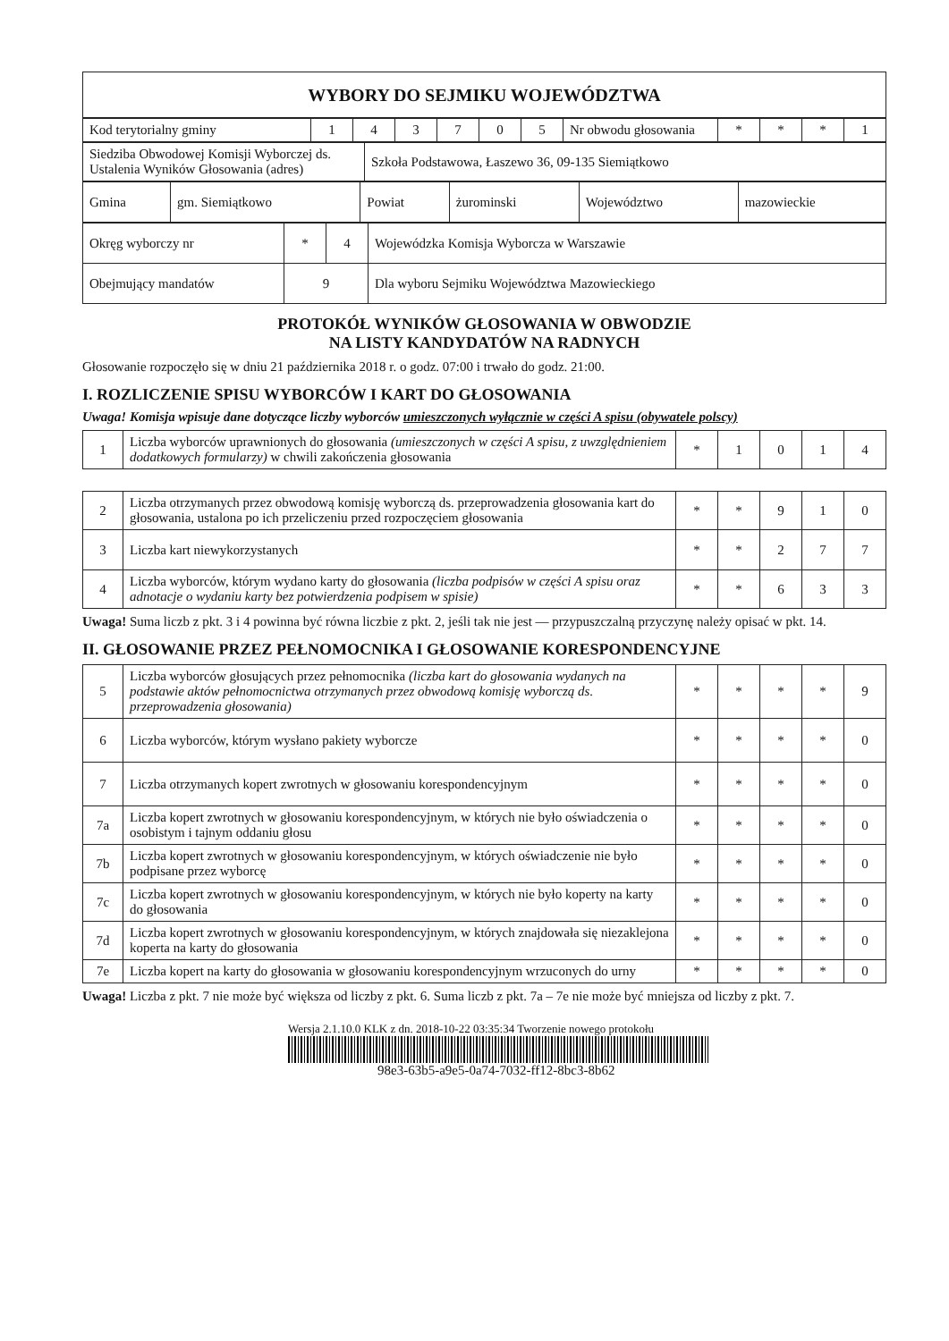| WYBORY DO SEJMIKU WOJEWÓDZTWA |
| Kod terytorialny gminy | 1 | 4 | 3 | 7 | 0 | 5 | Nr obwodu głosowania | * | * | * | 1 |
| Siedziba Obwodowej Komisji Wyborczej ds. Ustalenia Wyników Głosowania (adres) | Szkoła Podstawowa, Łaszewo 36, 09-135 Siemiątkowo |
| Gmina | gm. Siemiątkowo | Powiat | żurominski | Województwo | mazowieckie |
| Okręg wyborczy nr | * | 4 | Wojewódzka Komisja Wyborcza w Warszawie |
| Obejmujący mandatów | 9 | | Dla wyboru Sejmiku Województwa Mazowieckiego |
PROTOKÓŁ WYNIKÓW GŁOSOWANIA W OBWODZIE
NA LISTY KANDYDATÓW NA RADNYCH
Głosowanie rozpoczęło się w dniu 21 października 2018 r. o godz. 07:00 i trwało do godz. 21:00.
I. ROZLICZENIE SPISU WYBORCÓW I KART DO GŁOSOWANIA
Uwaga! Komisja wpisuje dane dotyczące liczby wyborców umieszczonych wyłącznie w części A spisu (obywatele polscy)
| 1 | Liczba wyborców uprawnionych do głosowania (umieszczonych w części A spisu, z uwzględnieniem dodatkowych formularzy) w chwili zakończenia głosowania | * | 1 | 0 | 1 | 4 |
| 2 | Liczba otrzymanych przez obwodową komisję wyborczą ds. przeprowadzenia głosowania kart do głosowania, ustalona po ich przeliczeniu przed rozpoczęciem głosowania | * | * | 9 | 1 | 0 |
| 3 | Liczba kart niewykorzystanych | * | * | 2 | 7 | 7 |
| 4 | Liczba wyborców, którym wydano karty do głosowania (liczba podpisów w części A spisu oraz adnotacje o wydaniu karty bez potwierdzenia podpisem w spisie) | * | * | 6 | 3 | 3 |
Uwaga! Suma liczb z pkt. 3 i 4 powinna być równa liczbie z pkt. 2, jeśli tak nie jest — przypuszczalną przyczynę należy opisać w pkt. 14.
II. GŁOSOWANIE PRZEZ PEŁNOMOCNIKA I GŁOSOWANIE KORESPONDENCYJNE
| 5 | Liczba wyborców głosujących przez pełnomocnika (liczba kart do głosowania wydanych na podstawie aktów pełnomocnictwa otrzymanych przez obwodową komisję wyborczą ds. przeprowadzenia głosowania) | * | * | * | * | 9 |
| 6 | Liczba wyborców, którym wysłano pakiety wyborcze | * | * | * | * | 0 |
| 7 | Liczba otrzymanych kopert zwrotnych w głosowaniu korespondencyjnym | * | * | * | * | 0 |
| 7a | Liczba kopert zwrotnych w głosowaniu korespondencyjnym, w których nie było oświadczenia o osobistym i tajnym oddaniu głosu | * | * | * | * | 0 |
| 7b | Liczba kopert zwrotnych w głosowaniu korespondencyjnym, w których oświadczenie nie było podpisane przez wyborcę | * | * | * | * | 0 |
| 7c | Liczba kopert zwrotnych w głosowaniu korespondencyjnym, w których nie było koperty na karty do głosowania | * | * | * | * | 0 |
| 7d | Liczba kopert zwrotnych w głosowaniu korespondencyjnym, w których znajdowała się niezaklejona koperta na karty do głosowania | * | * | * | * | 0 |
| 7e | Liczba kopert na karty do głosowania w głosowaniu korespondencyjnym wrzuconych do urny | * | * | * | * | 0 |
Uwaga! Liczba z pkt. 7 nie może być większa od liczby z pkt. 6. Suma liczb z pkt. 7a – 7e nie może być mniejsza od liczby z pkt. 7.
Wersja 2.1.10.0 KLK z dn. 2018-10-22 03:35:34 Tworzenie nowego protokołu
98e3-63b5-a9e5-0a74-7032-ff12-8bc3-8b62